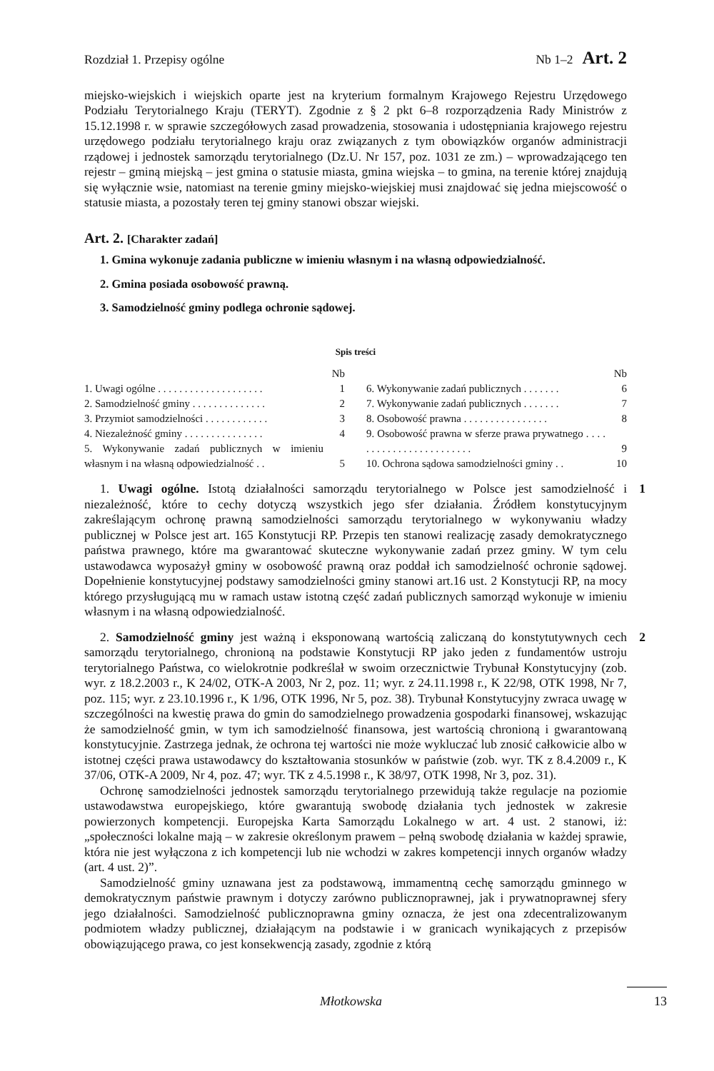Rozdział 1. Przepisy ogólne Nb 1–2 Art. 2
miejsko-wiejskich i wiejskich oparte jest na kryterium formalnym Krajowego Rejestru Urzędowego Podziału Terytorialnego Kraju (TERYT). Zgodnie z § 2 pkt 6–8 rozporządzenia Rady Ministrów z 15.12.1998 r. w sprawie szczegółowych zasad prowadzenia, stosowania i udostępniania krajowego rejestru urzędowego podziału terytorialnego kraju oraz związanych z tym obowiązków organów administracji rządowej i jednostek samorządu terytorialnego (Dz.U. Nr 157, poz. 1031 ze zm.) – wprowadzającego ten rejestr – gminą miejską – jest gmina o statusie miasta, gmina wiejska – to gmina, na terenie której znajdują się wyłącznie wsie, natomiast na terenie gminy miejsko-wiejskiej musi znajdować się jedna miejscowość o statusie miasta, a pozostały teren tej gminy stanowi obszar wiejski.
Art. 2. [Charakter zadań]
1. Gmina wykonuje zadania publiczne w imieniu własnym i na własną odpowiedzialność.
2. Gmina posiada osobowość prawną.
3. Samodzielność gminy podlega ochronie sądowej.
Spis treści
| | Nb |
| 1. Uwagi ogólne . . . . . . . . . . . . . . . . . . . . | 1 |
| 2. Samodzielność gminy . . . . . . . . . . . . . . | 2 |
| 3. Przymiot samodzielności . . . . . . . . . . . . | 3 |
| 4. Niezależność gminy . . . . . . . . . . . . . . . | 4 |
| 5. Wykonywanie zadań publicznych w imieniu własnym i na własną odpowiedzialność . . | 5 |
| | Nb |
| 6. Wykonywanie zadań publicznych . . . . . . . | 6 |
| 7. Wykonywanie zadań publicznych . . . . . . . | 7 |
| 8. Osobowość prawna . . . . . . . . . . . . . . . . | 8 |
| 9. Osobowość prawna w sferze prawa prywatnego . . . . . . . . . . . . . . . . . . . . . . . . | 9 |
| 10. Ochrona sądowa samodzielności gminy . . | 10 |
1
1. Uwagi ogólne. Istotą działalności samorządu terytorialnego w Polsce jest samodzielność i niezależność, które to cechy dotyczą wszystkich jego sfer działania. Źródłem konstytucyjnym zakreślającym ochronę prawną samodzielności samorządu terytorialnego w wykonywaniu władzy publicznej w Polsce jest art. 165 Konstytucji RP. Przepis ten stanowi realizację zasady demokratycznego państwa prawnego, które ma gwarantować skuteczne wykonywanie zadań przez gminy. W tym celu ustawodawca wyposażył gminy w osobowość prawną oraz poddał ich samodzielność ochronie sądowej. Dopełnienie konstytucyjnej podstawy samodzielności gminy stanowi art.16 ust. 2 Konstytucji RP, na mocy którego przysługującą mu w ramach ustaw istotną część zadań publicznych samorząd wykonuje w imieniu własnym i na własną odpowiedzialność.
2
2. Samodzielność gminy jest ważną i eksponowaną wartością zaliczaną do konstytutywnych cech samorządu terytorialnego, chronioną na podstawie Konstytucji RP jako jeden z fundamentów ustroju terytorialnego Państwa, co wielokrotnie podkreślał w swoim orzecznictwie Trybunał Konstytucyjny (zob. wyr. z 18.2.2003 r., K 24/02, OTK-A 2003, Nr 2, poz. 11; wyr. z 24.11.1998 r., K 22/98, OTK 1998, Nr 7, poz. 115; wyr. z 23.10.1996 r., K 1/96, OTK 1996, Nr 5, poz. 38). Trybunał Konstytucyjny zwraca uwagę w szczególności na kwestię prawa do gmin do samodzielnego prowadzenia gospodarki finansowej, wskazując że samodzielność gmin, w tym ich samodzielność finansowa, jest wartością chronioną i gwarantowaną konstytucyjnie. Zastrzega jednak, że ochrona tej wartości nie może wykluczać lub znosić całkowicie albo w istotnej części prawa ustawodawcy do kształtowania stosunków w państwie (zob. wyr. TK z 8.4.2009 r., K 37/06, OTK-A 2009, Nr 4, poz. 47; wyr. TK z 4.5.1998 r., K 38/97, OTK 1998, Nr 3, poz. 31).
Ochronę samodzielności jednostek samorządu terytorialnego przewidują także regulacje na poziomie ustawodawstwa europejskiego, które gwarantują swobodę działania tych jednostek w zakresie powierzonych kompetencji. Europejska Karta Samorządu Lokalnego w art. 4 ust. 2 stanowi, iż: „społeczności lokalne mają – w zakresie określonym prawem – pełną swobodę działania w każdej sprawie, która nie jest wyłączona z ich kompetencji lub nie wchodzi w zakres kompetencji innych organów władzy (art. 4 ust. 2)”.
Samodzielność gminy uznawana jest za podstawową, immamentną cechę samorządu gminnego w demokratycznym państwie prawnym i dotyczy zarówno publicznoprawnej, jak i prywatnoprawnej sfery jego działalności. Samodzielność publicznoprawna gminy oznacza, że jest ona zdecentralizowanym podmiotem władzy publicznej, działającym na podstawie i w granicach wynikających z przepisów obowiązującego prawa, co jest konsekwencją zasady, zgodnie z którą
Młotkowska 13